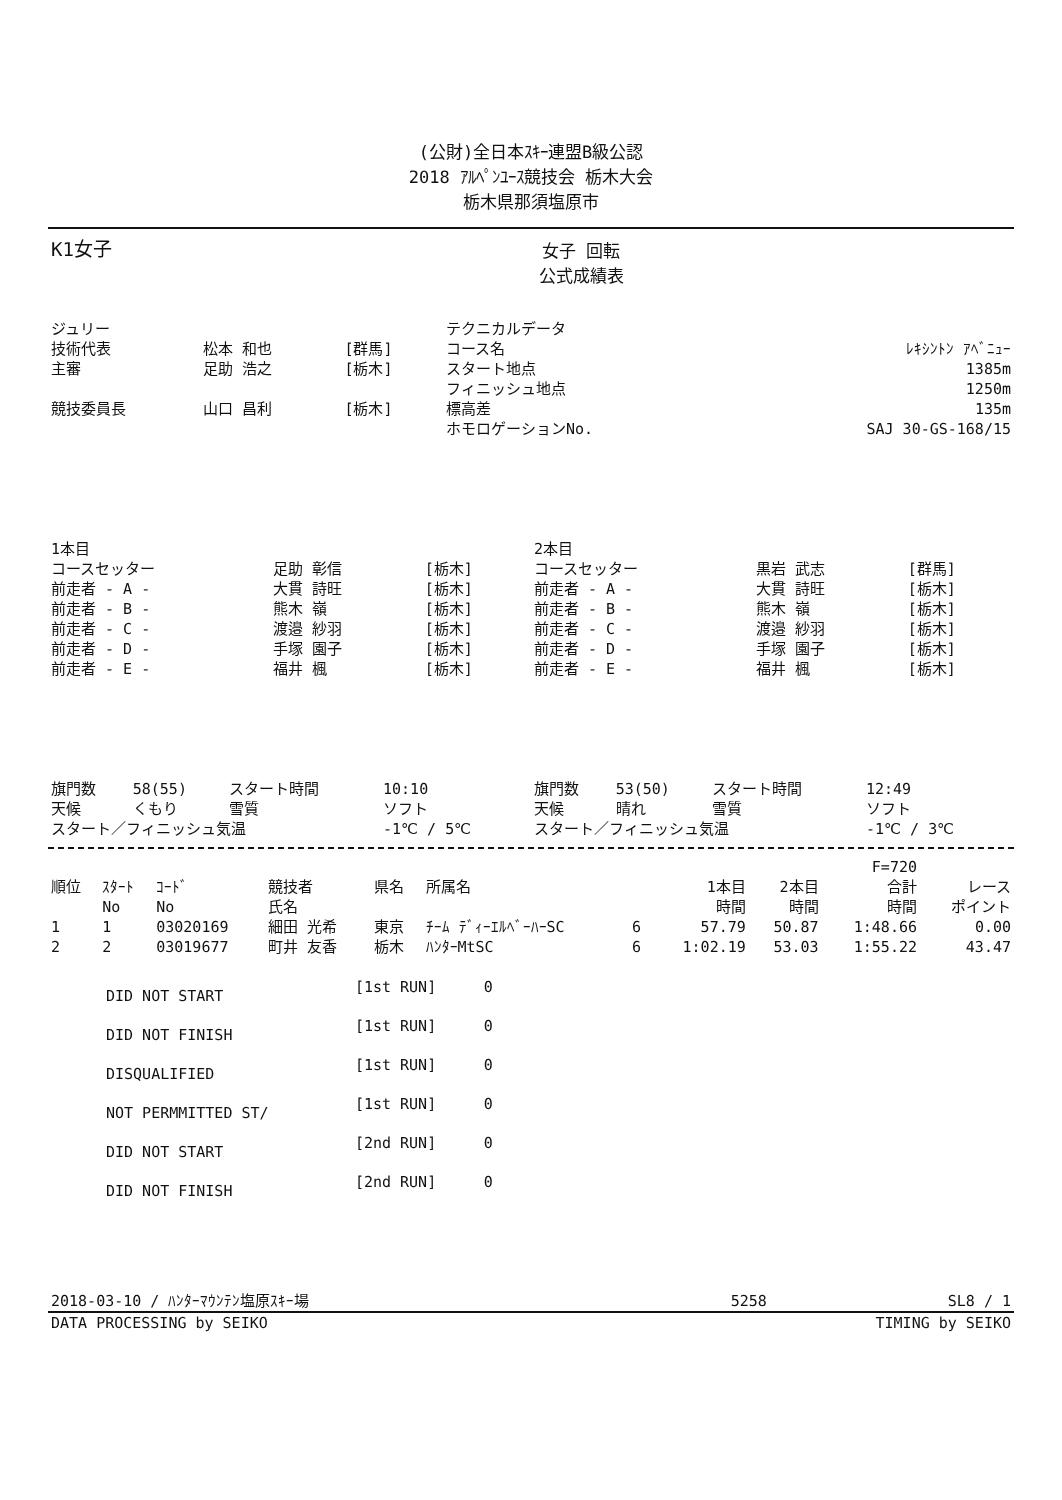(公財)全日本ｽｷｰ連盟B級公認
2018 ｱﾙﾍﾟﾝﾕｰｽ競技会 栃木大会
栃木県那須塩原市
| K1女子 | 女子 回転 公式成績表 | |
| ジュリー | | | テクニカルデータ | |
| 技術代表 | 松本 和也 | [群馬] | コース名 | ﾚｷｼﾝﾄﾝ ｱﾍﾞﾆｭｰ |
| 主審 | 足助 浩之 | [栃木] | スタート地点 フィニッシュ地点 | 1385m 1250m |
| 競技委員長 | 山口 昌利 | [栃木] | 標高差 ホモロゲーションNo. | 135m SAJ 30-GS-168/15 |
| 1本目 | | | 2本目 | | |
| コースセッター | 足助 彰信 | [栃木] | コースセッター | 黒岩 武志 | [群馬] |
| 前走者 - A - | 大貫 詩旺 | [栃木] | 前走者 - A - | 大貫 詩旺 | [栃木] |
| 前走者 - B - | 熊木 嶺 | [栃木] | 前走者 - B - | 熊木 嶺 | [栃木] |
| 前走者 - C - | 渡邉 紗羽 | [栃木] | 前走者 - C - | 渡邉 紗羽 | [栃木] |
| 前走者 - D - | 手塚 園子 | [栃木] | 前走者 - D - | 手塚 園子 | [栃木] |
| 前走者 - E - | 福井 楓 | [栃木] | 前走者 - E - | 福井 楓 | [栃木] |
| 旗門数 | 58(55) | スタート時間 | 10:10 | 旗門数 | 53(50) | スタート時間 | 12:49 |
| 天候 | くもり | 雪質 | ソフト | 天候 | 晴れ | 雪質 | ソフト |
| スタート／フィニッシュ気温 | | | -1℃ / 5℃ | スタート／フィニッシュ気温 | | | -1℃ / 3℃ |
| | | | | | | | | | F=720 | |
| --- | --- | --- | --- | --- | --- | --- | --- | --- | --- | --- |
| 順位 | ｽﾀｰﾄ No | ｺｰﾄﾞ No | 競技者 氏名 | 県名 | 所属名 | | 1本目 時間 | 2本目 時間 | 合計 時間 | レース ポイント |
| 1 | 1 | 03020169 | 細田 光希 | 東京 | ﾁｰﾑ ﾃﾞｨｰｴﾙﾍﾞｰﾊｰSC | 6 | 57.79 | 50.87 | 1:48.66 | 0.00 |
| 2 | 2 | 03019677 | 町井 友香 | 栃木 | ﾊﾝﾀｰMtSC | 6 | 1:02.19 | 53.03 | 1:55.22 | 43.47 |
| DID NOT START | [1st RUN] | 0 |
| DID NOT FINISH | [1st RUN] | 0 |
| DISQUALIFIED | [1st RUN] | 0 |
| NOT PERMMITTED ST/ | [1st RUN] | 0 |
| DID NOT START | [2nd RUN] | 0 |
| DID NOT FINISH | [2nd RUN] | 0 |
| 2018-03-10 / ﾊﾝﾀｰﾏｳﾝﾃﾝ塩原ｽｷｰ場 | 5258 | SL8 / 1 |
| DATA PROCESSING by SEIKO | TIMING by SEIKO |